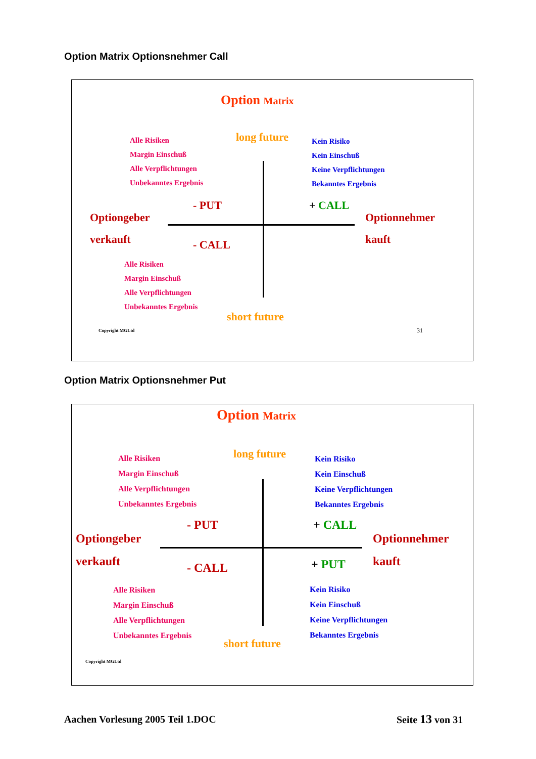Option Matrix Optionsnehmer Call
Option Matrix
Alle Risiken
Margin Einschuß
Alle Verpflichtungen
Unbekanntes Ergebnis
long future
Kein Risiko
Kein Einschuß
Keine Verpflichtungen
Bekanntes Ergebnis
- PUT + CALL
Optiongeber
verkauft
Optionnehmer
kauft
- CALL
Alle Risiken
Margin Einschuß
Alle Verpflichtungen
Unbekanntes Ergebnis
short future
Copyright MGLtd 31
Option Matrix Optionsnehmer Put
Option Matrix
Alle Risiken
Margin Einschuß
Alle Verpflichtungen
Unbekanntes Ergebnis
long future
Kein Risiko
Kein Einschuß
Keine Verpflichtungen
Bekanntes Ergebnis
- PUT + CALL
Optiongeber
verkauft
Optionnehmer
kauft
- CALL + PUT
Alle Risiken
Margin Einschuß
Alle Verpflichtungen
Unbekanntes Ergebnis
Kein Risiko
Kein Einschuß
Keine Verpflichtungen
Bekanntes Ergebnis
short future
Copyright MGLtd
Aachen Vorlesung 2005 Teil 1.DOC Seite 13 von 31